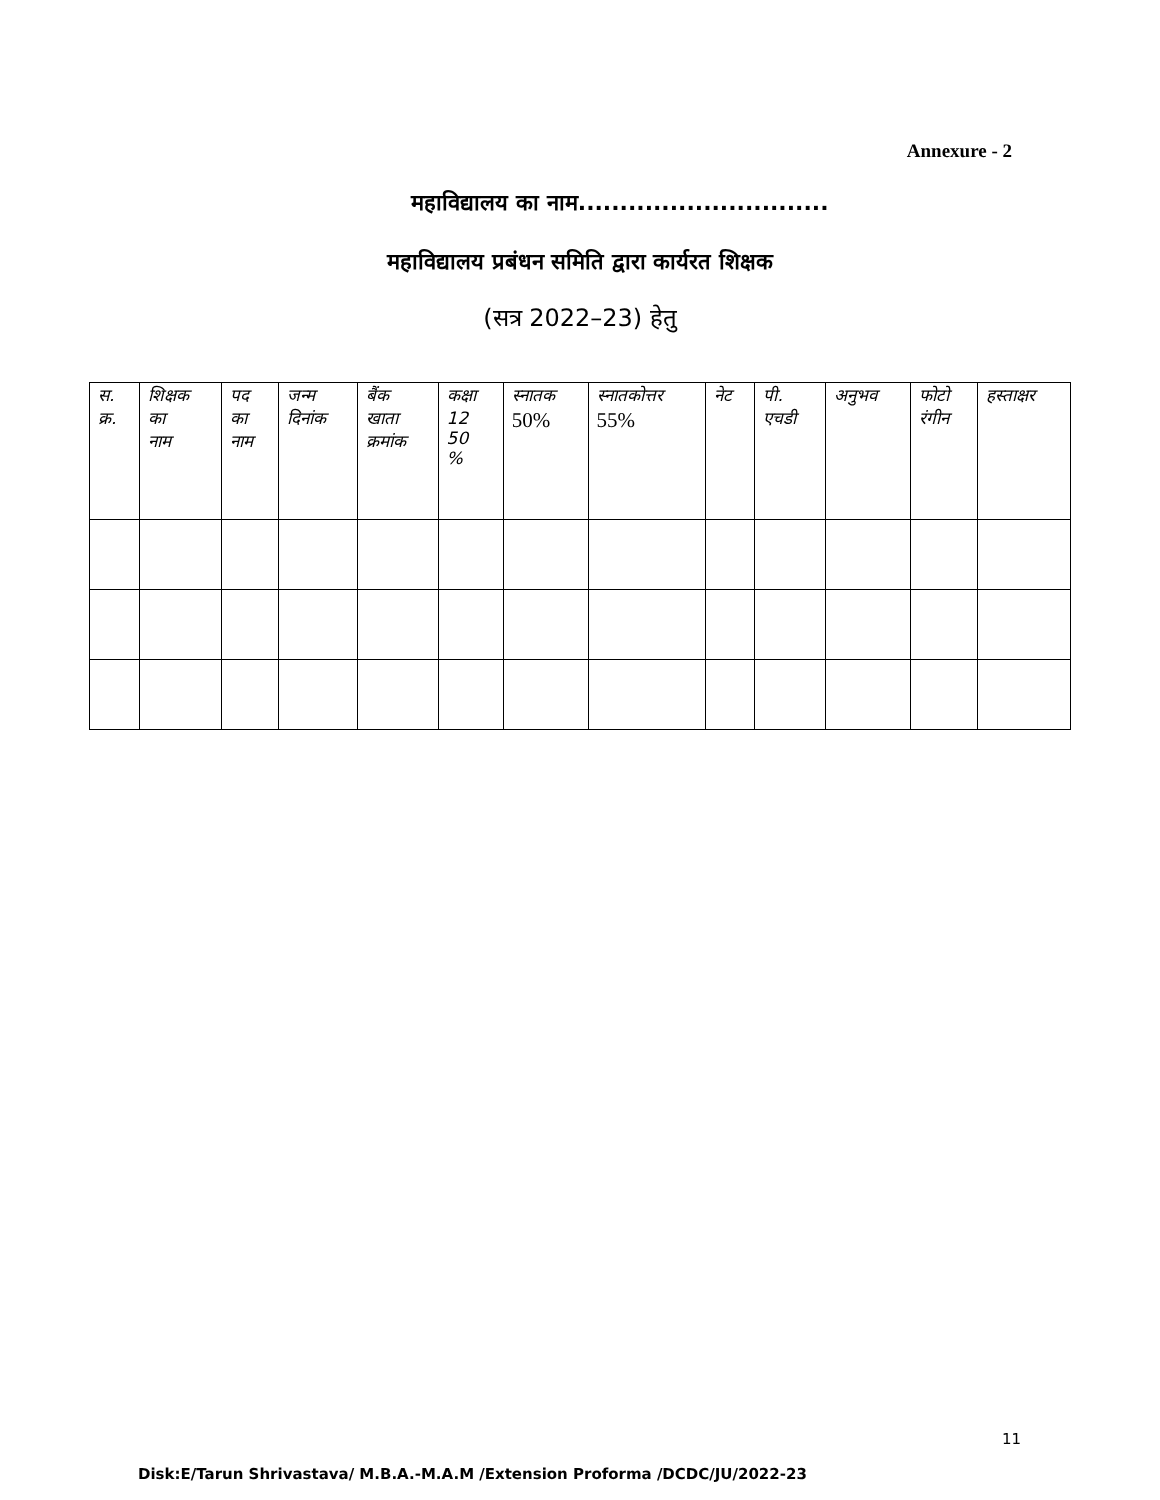Annexure - 2
महाविद्यालय का नाम..............................
महाविद्यालय प्रबंधन समिति द्वारा कार्यरत शिक्षक
(सत्र 2022–23) हेतु
| स. क्र. | शिक्षक का नाम | पद का नाम | जन्म दिनांक | बैंक खाता क्रमांक | कक्षा 12 50 % | स्नातक 50% | स्नातकोत्तर 55% | नेट | पी. एचडी | अनुभव | फोटो रंगीन | हस्ताक्षर |
| --- | --- | --- | --- | --- | --- | --- | --- | --- | --- | --- | --- | --- |
11
Disk:E/Tarun Shrivastava/ M.B.A.-M.A.M /Extension Proforma /DCDC/JU/2022-23